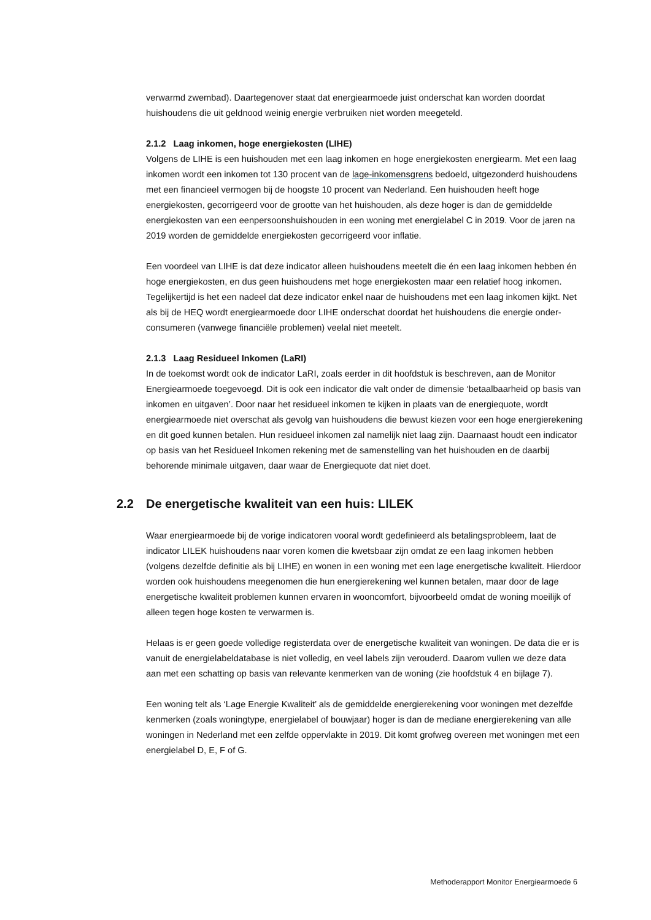verwarmd zwembad). Daartegenover staat dat energiearmoede juist onderschat kan worden doordat huishoudens die uit geldnood weinig energie verbruiken niet worden meegeteld.
2.1.2 Laag inkomen, hoge energiekosten (LIHE)
Volgens de LIHE is een huishouden met een laag inkomen en hoge energiekosten energiearm. Met een laag inkomen wordt een inkomen tot 130 procent van de lage-inkomensgrens bedoeld, uitgezonderd huishoudens met een financieel vermogen bij de hoogste 10 procent van Nederland. Een huishouden heeft hoge energiekosten, gecorrigeerd voor de grootte van het huishouden, als deze hoger is dan de gemiddelde energiekosten van een eenpersoonshuishouden in een woning met energielabel C in 2019. Voor de jaren na 2019 worden de gemiddelde energiekosten gecorrigeerd voor inflatie.
Een voordeel van LIHE is dat deze indicator alleen huishoudens meetelt die én een laag inkomen hebben én hoge energiekosten, en dus geen huishoudens met hoge energiekosten maar een relatief hoog inkomen. Tegelijkertijd is het een nadeel dat deze indicator enkel naar de huishoudens met een laag inkomen kijkt. Net als bij de HEQ wordt energiearmoede door LIHE onderschat doordat het huishoudens die energie onder-consumeren (vanwege financiële problemen) veelal niet meetelt.
2.1.3 Laag Residueel Inkomen (LaRI)
In de toekomst wordt ook de indicator LaRI, zoals eerder in dit hoofdstuk is beschreven, aan de Monitor Energiearmoede toegevoegd. Dit is ook een indicator die valt onder de dimensie ‘betaalbaarheid op basis van inkomen en uitgaven’. Door naar het residueel inkomen te kijken in plaats van de energiequote, wordt energiearmoede niet overschat als gevolg van huishoudens die bewust kiezen voor een hoge energierekening en dit goed kunnen betalen. Hun residueel inkomen zal namelijk niet laag zijn. Daarnaast houdt een indicator op basis van het Residueel Inkomen rekening met de samenstelling van het huishouden en de daarbij behorende minimale uitgaven, daar waar de Energiequote dat niet doet.
2.2 De energetische kwaliteit van een huis: LILEK
Waar energiearmoede bij de vorige indicatoren vooral wordt gedefinieerd als betalingsprobleem, laat de indicator LILEK huishoudens naar voren komen die kwetsbaar zijn omdat ze een laag inkomen hebben (volgens dezelfde definitie als bij LIHE) en wonen in een woning met een lage energetische kwaliteit. Hierdoor worden ook huishoudens meegenomen die hun energierekening wel kunnen betalen, maar door de lage energetische kwaliteit problemen kunnen ervaren in wooncomfort, bijvoorbeeld omdat de woning moeilijk of alleen tegen hoge kosten te verwarmen is.
Helaas is er geen goede volledige registerdata over de energetische kwaliteit van woningen. De data die er is vanuit de energielabeldatabase is niet volledig, en veel labels zijn verouderd. Daarom vullen we deze data aan met een schatting op basis van relevante kenmerken van de woning (zie hoofdstuk 4 en bijlage 7).
Een woning telt als ‘Lage Energie Kwaliteit’ als de gemiddelde energierekening voor woningen met dezelfde kenmerken (zoals woningtype, energielabel of bouwjaar) hoger is dan de mediane energierekening van alle woningen in Nederland met een zelfde oppervlakte in 2019. Dit komt grofweg overeen met woningen met een energielabel D, E, F of G.
Methoderapport Monitor Energiearmoede 6